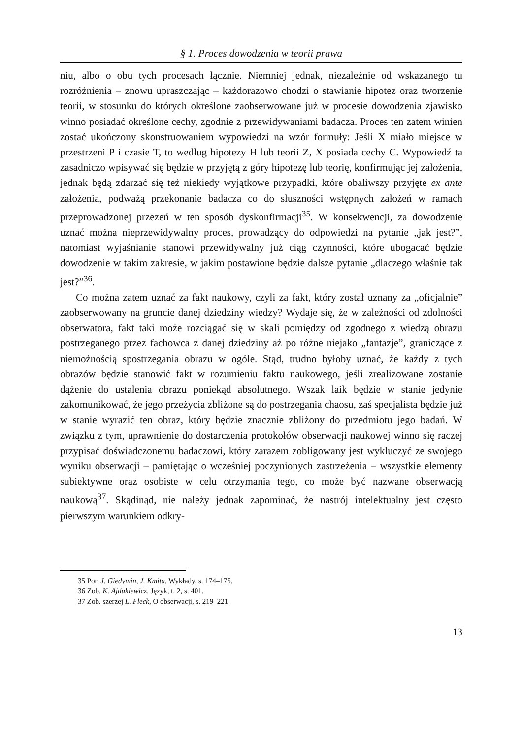§ 1. Proces dowodzenia w teorii prawa
niu, albo o obu tych procesach łącznie. Niemniej jednak, niezależnie od wskazanego tu rozróżnienia – znowu upraszczając – każdorazowo chodzi o stawianie hipotez oraz tworzenie teorii, w stosunku do których określone zaobserwowane już w procesie dowodzenia zjawisko winno posiadać określone cechy, zgodnie z przewidywaniami badacza. Proces ten zatem winien zostać ukończony skonstruowaniem wypowiedzi na wzór formuły: Jeśli X miało miejsce w przestrzeni P i czasie T, to według hipotezy H lub teorii Z, X posiada cechy C. Wypowiedź ta zasadniczo wpisywać się będzie w przyjętą z góry hipotezę lub teorię, konfirmując jej założenia, jednak będą zdarzać się też niekiedy wyjątkowe przypadki, które obaliwszy przyjęte ex ante założenia, podważą przekonanie badacza co do słuszności wstępnych założeń w ramach przeprowadzonej przezeń w ten sposób dyskonfirmacji<sup>35</sup>. W konsekwencji, za dowodzenie uznać można nieprzewidywalny proces, prowadzący do odpowiedzi na pytanie „jak jest?”, natomiast wyjaśnianie stanowi przewidywalny już ciąg czynności, które ubogacać będzie dowodzenie w takim zakresie, w jakim postawione będzie dalsze pytanie „dlaczego właśnie tak jest?”<sup>36</sup>.
Co można zatem uznać za fakt naukowy, czyli za fakt, który został uznany za „oficjalnie” zaobserwowany na gruncie danej dziedziny wiedzy? Wydaje się, że w zależności od zdolności obserwatora, fakt taki może rozciągać się w skali pomiędzy od zgodnego z wiedzą obrazu postrzeganego przez fachowca z danej dziedziny aż po różne niejako „fantazje”, graniczące z niemożnością spostrzegania obrazu w ogóle. Stąd, trudno byłoby uznać, że każdy z tych obrazów będzie stanowić fakt w rozumieniu faktu naukowego, jeśli zrealizowane zostanie dążenie do ustalenia obrazu poniekąd absolutnego. Wszak laik będzie w stanie jedynie zakomunikować, że jego przeżycia zbliżone są do postrzegania chaosu, zaś specjalista będzie już w stanie wyrazić ten obraz, który będzie znacznie zbliżony do przedmiotu jego badań. W związku z tym, uprawnienie do dostarczenia protokołów obserwacji naukowej winno się raczej przypisać doświadczonemu badaczowi, który zarazem zobligowany jest wykluczyć ze swojego wyniku obserwacji – pamiętając o wcześniej poczynionych zastrzeżenia – wszystkie elementy subiektywne oraz osobiste w celu otrzymania tego, co może być nazwane obserwacją naukową<sup>37</sup>. Skądinąd, nie należy jednak zapominać, że nastrój intelektualny jest często pierwszym warunkiem odkry-
35 Por. J. Giedymin, J. Kmita, Wykłady, s. 174–175.
36 Zob. K. Ajdukiewicz, Język, t. 2, s. 401.
37 Zob. szerzej L. Fleck, O obserwacji, s. 219–221.
13